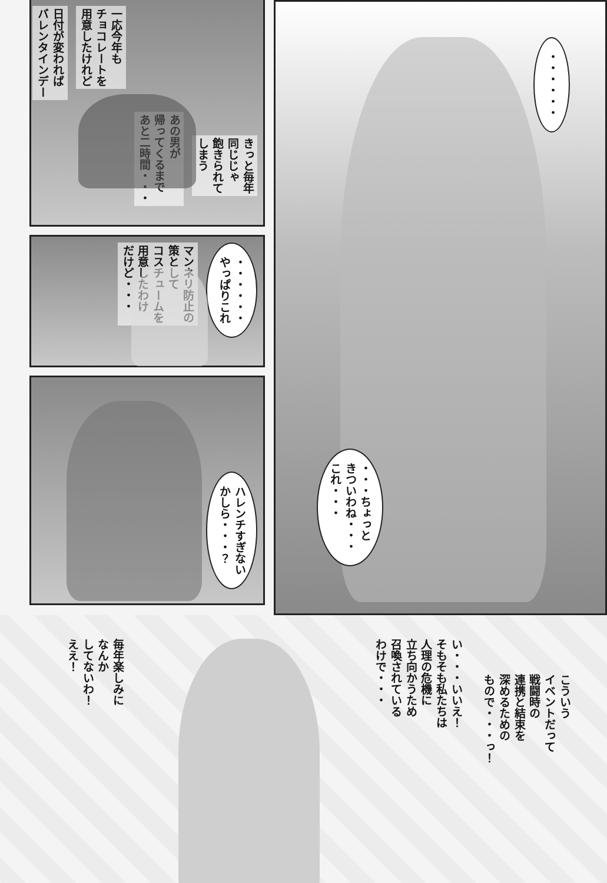日付が変われば
バレンタインデー
一応今年も
チョコレートを
用意したけれど
あの男が
帰ってくるまで
あと二時間・・・
きっと毎年
同じじゃ
飽きられて
しまう
マンネリ防止の
策として
コスチュームを
用意したわけ
だけど・・・
・・・・・・
やっぱりこれ
ハレンチすぎない
かしら・・・？
・・・・・・
・・・ちょっと
きついわね・・・
これ・・・
毎年楽しみに
なんか
してないわ！
ええ！
い・・・いいえ！
そもそも私たちは
人理の危機に
立ち向かうため
召喚されている
わけで・・・
こういう
イベントだって
戦闘時の
連携と結束を
深めるための
もので・・・っ！